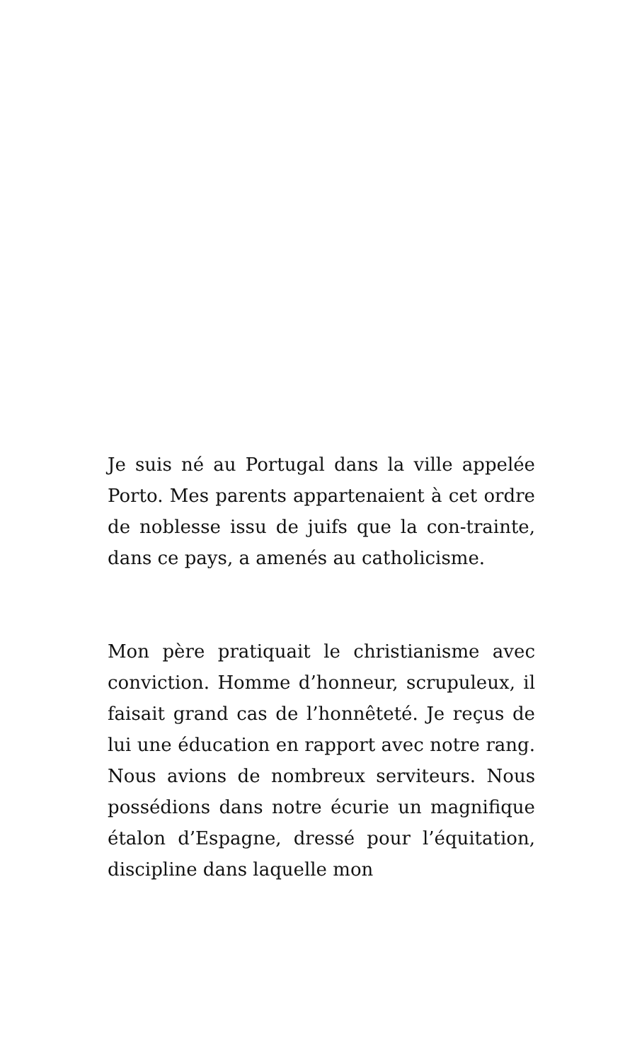Je suis né au Portugal dans la ville appelée Porto. Mes parents appartenaient à cet ordre de noblesse issu de juifs que la con-trainte, dans ce pays, a amenés au catholicisme.
Mon père pratiquait le christianisme avec conviction. Homme d’honneur, scrupuleux, il faisait grand cas de l’honnêteté. Je reçus de lui une éducation en rapport avec notre rang. Nous avions de nombreux serviteurs. Nous possédions dans notre écurie un magnifique étalon d’Espagne, dressé pour l’équitation, discipline dans laquelle mon